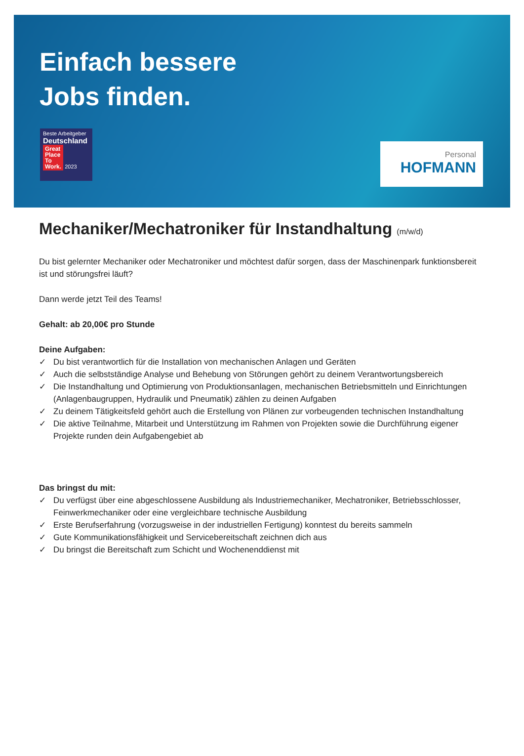Einfach bessere
Jobs finden.
Beste Arbeitgeber
Deutschland
Great
Place
To
Work. 2023
Personal
HOFMANN
Mechaniker/Mechatroniker für Instandhaltung (m/w/d)
Du bist gelernter Mechaniker oder Mechatroniker und möchtest dafür sorgen, dass der Maschinenpark funktionsbereit ist und störungsfrei läuft?
Dann werde jetzt Teil des Teams!
Gehalt: ab 20,00€ pro Stunde
Deine Aufgaben:
✓ Du bist verantwortlich für die Installation von mechanischen Anlagen und Geräten
✓ Auch die selbstständige Analyse und Behebung von Störungen gehört zu deinem Verantwortungsbereich
✓ Die Instandhaltung und Optimierung von Produktionsanlagen, mechanischen Betriebsmitteln und Einrichtungen
(Anlagenbaugruppen, Hydraulik und Pneumatik) zählen zu deinen Aufgaben
✓ Zu deinem Tätigkeitsfeld gehört auch die Erstellung von Plänen zur vorbeugenden technischen Instandhaltung
✓ Die aktive Teilnahme, Mitarbeit und Unterstützung im Rahmen von Projekten sowie die Durchführung eigener Projekte runden dein Aufgabengebiet ab
Das bringst du mit:
✓ Du verfügst über eine abgeschlossene Ausbildung als Industriemechaniker, Mechatroniker, Betriebsschlosser, Feinwerkmechaniker oder eine vergleichbare technische Ausbildung
✓ Erste Berufserfahrung (vorzugsweise in der industriellen Fertigung) konntest du bereits sammeln
✓ Gute Kommunikationsfähigkeit und Servicebereitschaft zeichnen dich aus
✓ Du bringst die Bereitschaft zum Schicht und Wochenenddienst mit